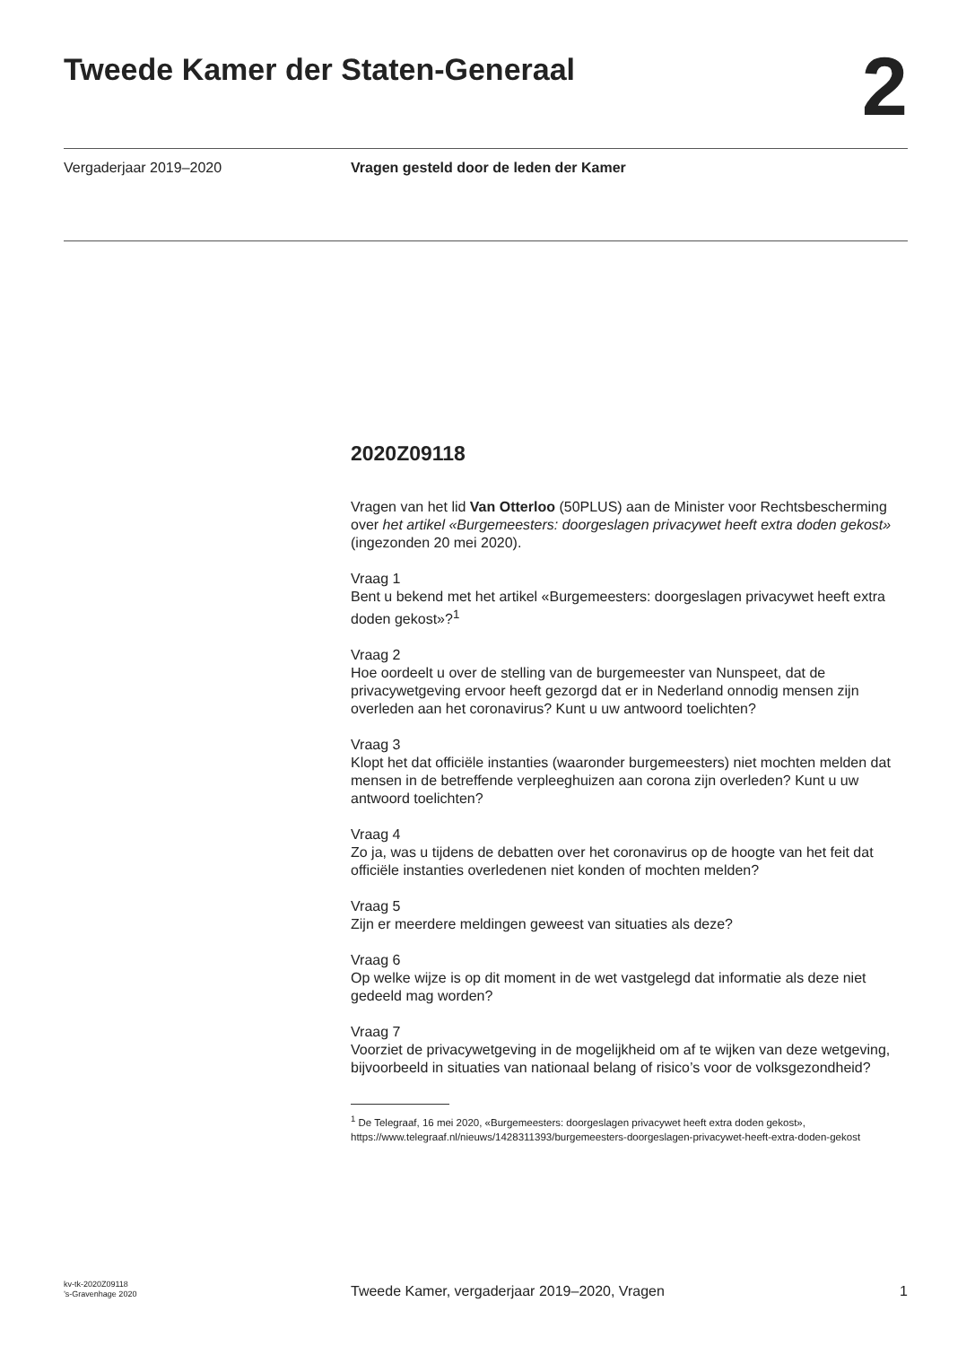Tweede Kamer der Staten-Generaal
2
Vergaderjaar 2019–2020 Vragen gesteld door de leden der Kamer
2020Z09118
Vragen van het lid Van Otterloo (50PLUS) aan de Minister voor Rechtsbescherming over het artikel «Burgemeesters: doorgeslagen privacywet heeft extra doden gekost» (ingezonden 20 mei 2020).
Vraag 1
Bent u bekend met het artikel «Burgemeesters: doorgeslagen privacywet heeft extra doden gekost»?<sup>1</sup>
Vraag 2
Hoe oordeelt u over de stelling van de burgemeester van Nunspeet, dat de privacywetgeving ervoor heeft gezorgd dat er in Nederland onnodig mensen zijn overleden aan het coronavirus? Kunt u uw antwoord toelichten?
Vraag 3
Klopt het dat officiële instanties (waaronder burgemeesters) niet mochten melden dat mensen in de betreffende verpleeghuizen aan corona zijn overleden? Kunt u uw antwoord toelichten?
Vraag 4
Zo ja, was u tijdens de debatten over het coronavirus op de hoogte van het feit dat officiële instanties overledenen niet konden of mochten melden?
Vraag 5
Zijn er meerdere meldingen geweest van situaties als deze?
Vraag 6
Op welke wijze is op dit moment in de wet vastgelegd dat informatie als deze niet gedeeld mag worden?
Vraag 7
Voorziet de privacywetgeving in de mogelijkheid om af te wijken van deze wetgeving, bijvoorbeeld in situaties van nationaal belang of risico’s voor de volksgezondheid?
<sup>1</sup> De Telegraaf, 16 mei 2020, «Burgemeesters: doorgeslagen privacywet heeft extra doden gekost», https://www.telegraaf.nl/nieuws/1428311393/burgemeesters-doorgeslagen-privacywet-heeft-extra-doden-gekost
kv-tk-2020Z09118
’s-Gravenhage 2020
Tweede Kamer, vergaderjaar 2019–2020, Vragen
1